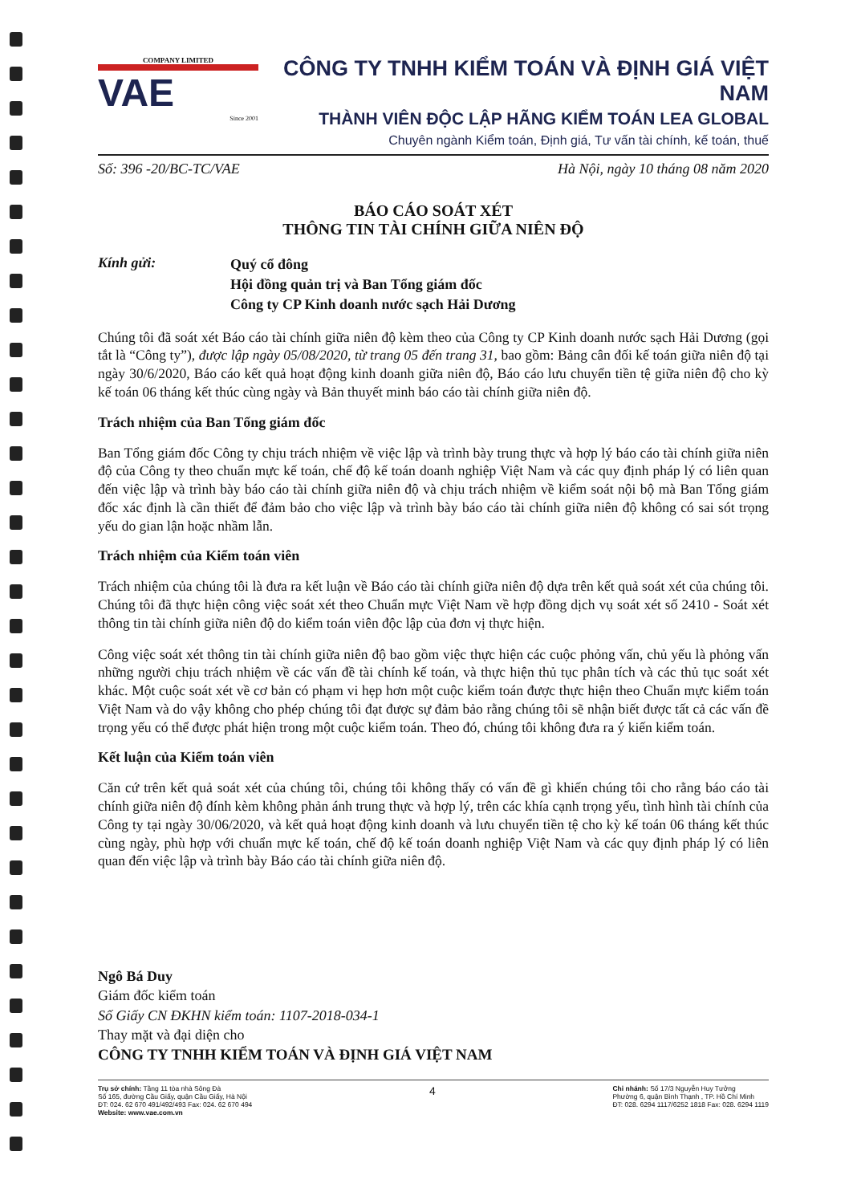COMPANY LIMITED
VAE
Since 2001
CÔNG TY TNHH KIỂM TOÁN VÀ ĐỊNH GIÁ VIỆT NAM
THÀNH VIÊN ĐỘC LẬP HÃNG KIỂM TOÁN LEA GLOBAL
Chuyên ngành Kiểm toán, Định giá, Tư vấn tài chính, kế toán, thuế
Số: 396 -20/BC-TC/VAE Hà Nội, ngày 10 tháng 08 năm 2020
BÁO CÁO SOÁT XÉT
THÔNG TIN TÀI CHÍNH GIỮA NIÊN ĐỘ
Kính gửi:
Quý cổ đông
Hội đồng quản trị và Ban Tổng giám đốc
Công ty CP Kinh doanh nước sạch Hải Dương
Chúng tôi đã soát xét Báo cáo tài chính giữa niên độ kèm theo của Công ty CP Kinh doanh nước sạch Hải Dương (gọi tắt là “Công ty”), được lập ngày 05/08/2020, từ trang 05 đến trang 31, bao gồm: Bảng cân đối kế toán giữa niên độ tại ngày 30/6/2020, Báo cáo kết quả hoạt động kinh doanh giữa niên độ, Báo cáo lưu chuyển tiền tệ giữa niên độ cho kỳ kế toán 06 tháng kết thúc cùng ngày và Bản thuyết minh báo cáo tài chính giữa niên độ.
Trách nhiệm của Ban Tổng giám đốc
Ban Tổng giám đốc Công ty chịu trách nhiệm về việc lập và trình bày trung thực và hợp lý báo cáo tài chính giữa niên độ của Công ty theo chuẩn mực kế toán, chế độ kế toán doanh nghiệp Việt Nam và các quy định pháp lý có liên quan đến việc lập và trình bày báo cáo tài chính giữa niên độ và chịu trách nhiệm về kiểm soát nội bộ mà Ban Tổng giám đốc xác định là cần thiết để đảm bảo cho việc lập và trình bày báo cáo tài chính giữa niên độ không có sai sót trọng yếu do gian lận hoặc nhầm lẫn.
Trách nhiệm của Kiểm toán viên
Trách nhiệm của chúng tôi là đưa ra kết luận về Báo cáo tài chính giữa niên độ dựa trên kết quả soát xét của chúng tôi. Chúng tôi đã thực hiện công việc soát xét theo Chuẩn mực Việt Nam về hợp đồng dịch vụ soát xét số 2410 - Soát xét thông tin tài chính giữa niên độ do kiểm toán viên độc lập của đơn vị thực hiện.
Công việc soát xét thông tin tài chính giữa niên độ bao gồm việc thực hiện các cuộc phỏng vấn, chủ yếu là phỏng vấn những người chịu trách nhiệm về các vấn đề tài chính kế toán, và thực hiện thủ tục phân tích và các thủ tục soát xét khác. Một cuộc soát xét về cơ bản có phạm vi hẹp hơn một cuộc kiểm toán được thực hiện theo Chuẩn mực kiểm toán Việt Nam và do vậy không cho phép chúng tôi đạt được sự đảm bảo rằng chúng tôi sẽ nhận biết được tất cả các vấn đề trọng yếu có thể được phát hiện trong một cuộc kiểm toán. Theo đó, chúng tôi không đưa ra ý kiến kiểm toán.
Kết luận của Kiểm toán viên
Căn cứ trên kết quả soát xét của chúng tôi, chúng tôi không thấy có vấn đề gì khiến chúng tôi cho rằng báo cáo tài chính giữa niên độ đính kèm không phản ánh trung thực và hợp lý, trên các khía cạnh trọng yếu, tình hình tài chính của Công ty tại ngày 30/06/2020, và kết quả hoạt động kinh doanh và lưu chuyển tiền tệ cho kỳ kế toán 06 tháng kết thúc cùng ngày, phù hợp với chuẩn mực kế toán, chế độ kế toán doanh nghiệp Việt Nam và các quy định pháp lý có liên quan đến việc lập và trình bày Báo cáo tài chính giữa niên độ.
Ngô Bá Duy
Giám đốc kiểm toán
Số Giấy CN ĐKHN kiểm toán: 1107-2018-034-1
Thay mặt và đại diện cho
CÔNG TY TNHH KIỂM TOÁN VÀ ĐỊNH GIÁ VIỆT NAM
Trụ sở chính: Tầng 11 tòa nhà Sông Đà
Số 165, đường Cầu Giấy, quận Cầu Giấy, Hà Nội
ĐT: 024. 62 670 491/492/493 Fax: 024. 62 670 494
Website: www.vae.com.vn
4
Chi nhánh: Số 17/3 Nguyễn Huy Tưởng
Phường 6, quận Bình Thạnh , TP. Hồ Chí Minh
ĐT: 028. 6294 1117/6252 1818 Fax: 028. 6294 1119